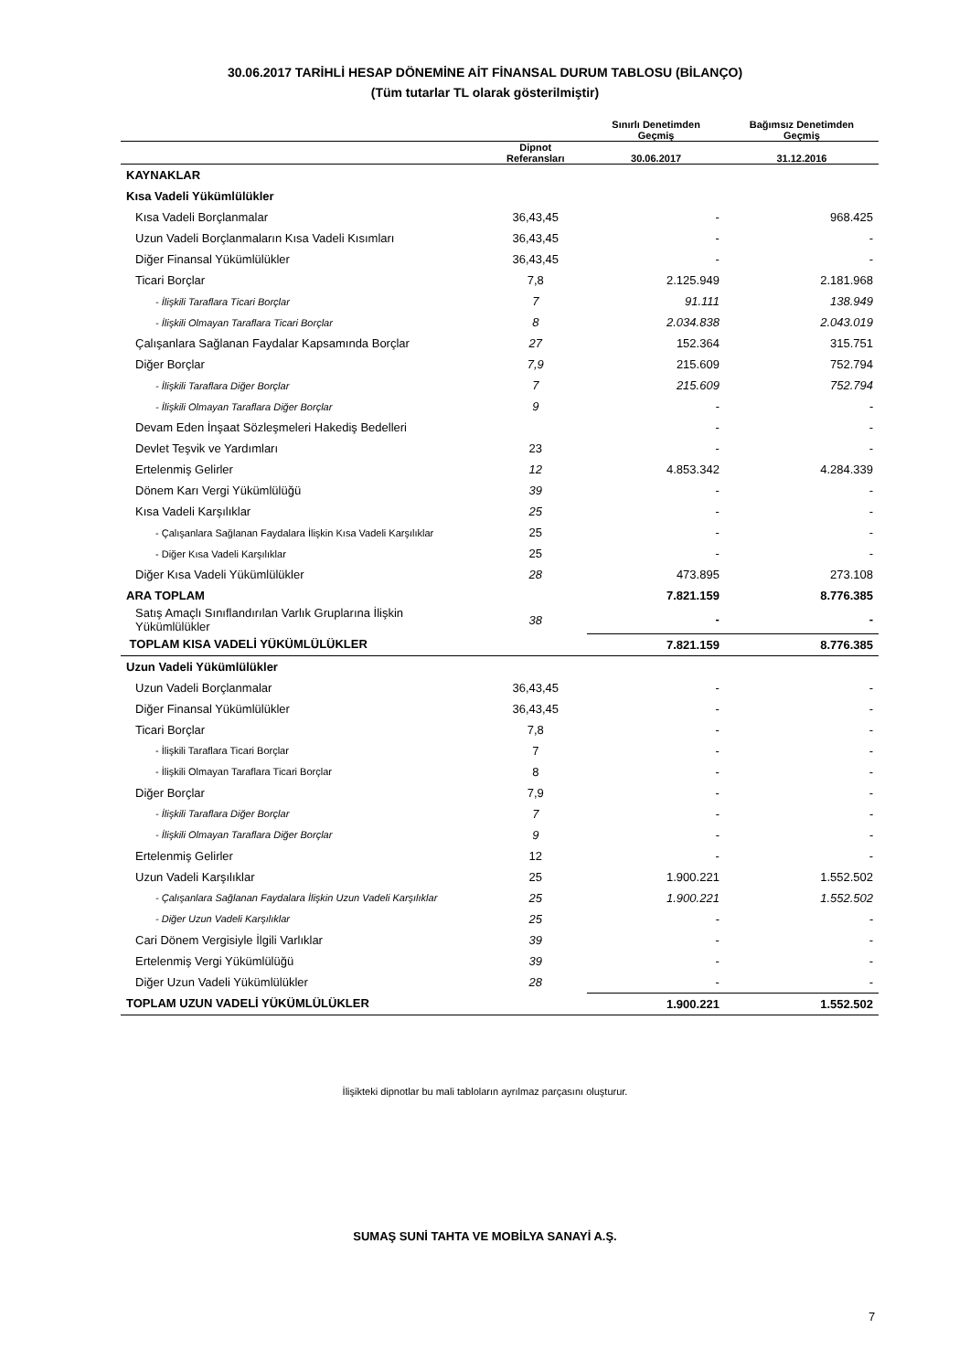30.06.2017 TARİHLİ HESAP DÖNEMİNE AİT FİNANSAL DURUM TABLOSU (BİLANÇO)
(Tüm tutarlar TL olarak gösterilmiştir)
| | | Sınırlı Denetimden Geçmiş | Bağımsız Denetimden Geçmiş |
| --- | --- | --- | --- |
| | Dipnot Referansları | 30.06.2017 | 31.12.2016 |
| KAYNAKLAR | | | |
| Kısa Vadeli Yükümlülükler | | | |
| Kısa Vadeli Borçlanmalar | 36,43,45 | - | 968.425 |
| Uzun Vadeli Borçlanmaların Kısa Vadeli Kısımları | 36,43,45 | - | - |
| Diğer Finansal Yükümlülükler | 36,43,45 | - | - |
| Ticari Borçlar | 7,8 | 2.125.949 | 2.181.968 |
| - İlişkili Taraflara Ticari Borçlar | 7 | 91.111 | 138.949 |
| - İlişkili Olmayan Taraflara Ticari Borçlar | 8 | 2.034.838 | 2.043.019 |
| Çalışanlara Sağlanan Faydalar Kapsamında Borçlar | 27 | 152.364 | 315.751 |
| Diğer Borçlar | 7,9 | 215.609 | 752.794 |
| - İlişkili Taraflara Diğer Borçlar | 7 | 215.609 | 752.794 |
| - İlişkili Olmayan Taraflara Diğer Borçlar | 9 | - | - |
| Devam Eden İnşaat Sözleşmeleri Hakediş Bedelleri | | - | - |
| Devlet Teşvik ve Yardımları | 23 | - | - |
| Ertelenmiş Gelirler | 12 | 4.853.342 | 4.284.339 |
| Dönem Karı Vergi Yükümlülüğü | 39 | - | - |
| Kısa Vadeli Karşılıklar | 25 | - | - |
| - Çalışanlara Sağlanan Faydalara İlişkin Kısa Vadeli Karşılıklar | 25 | - | - |
| - Diğer Kısa Vadeli Karşılıklar | 25 | - | - |
| Diğer Kısa Vadeli Yükümlülükler | 28 | 473.895 | 273.108 |
| ARA TOPLAM | | 7.821.159 | 8.776.385 |
| Satış Amaçlı Sınıflandırılan Varlık Gruplarına İlişkin Yükümlülükler | 38 | - | - |
| TOPLAM KISA VADELİ YÜKÜMLÜLÜKLER | | 7.821.159 | 8.776.385 |
| Uzun Vadeli Yükümlülükler | | | |
| Uzun Vadeli Borçlanmalar | 36,43,45 | - | - |
| Diğer Finansal Yükümlülükler | 36,43,45 | - | - |
| Ticari Borçlar | 7,8 | - | - |
| - İlişkili Taraflara Ticari Borçlar | 7 | - | - |
| - İlişkili Olmayan Taraflara Ticari Borçlar | 8 | - | - |
| Diğer Borçlar | 7,9 | - | - |
| - İlişkili Taraflara Diğer Borçlar | 7 | - | - |
| - İlişkili Olmayan Taraflara Diğer Borçlar | 9 | - | - |
| Ertelenmiş Gelirler | 12 | - | - |
| Uzun Vadeli Karşılıklar | 25 | 1.900.221 | 1.552.502 |
| - Çalışanlara Sağlanan Faydalara İlişkin Uzun Vadeli Karşılıklar | 25 | 1.900.221 | 1.552.502 |
| - Diğer Uzun Vadeli Karşılıklar | 25 | - | - |
| Cari Dönem Vergisiyle İlgili Varlıklar | 39 | - | - |
| Ertelenmiş Vergi Yükümlülüğü | 39 | - | - |
| Diğer Uzun Vadeli Yükümlülükler | 28 | - | - |
| TOPLAM UZUN VADELİ YÜKÜMLÜLÜKLER | | 1.900.221 | 1.552.502 |
İlişikteki dipnotlar bu mali tabloların ayrılmaz parçasını oluşturur.
SUMAŞ SUNİ TAHTA VE MOBİLYA SANAYİ A.Ş.
7